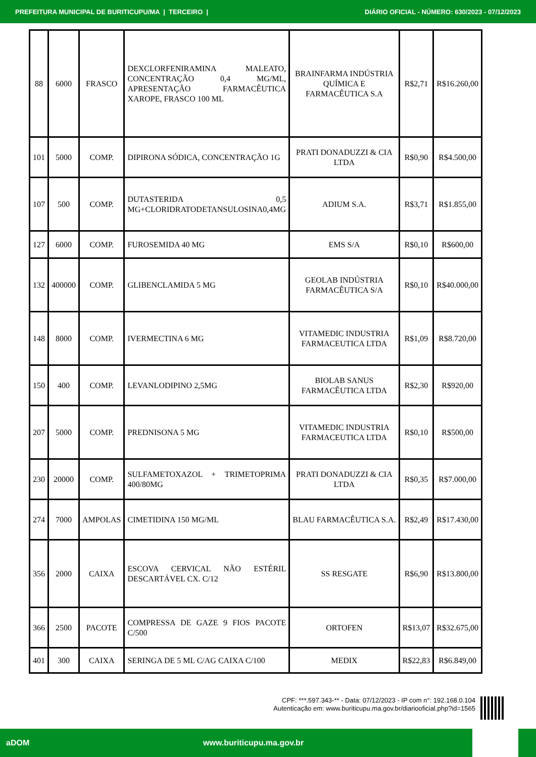PREFEITURA MUNICIPAL DE BURITICUPU/MA | TERCEIRO | DIÁRIO OFICIAL - NÚMERO: 630/2023 - 07/12/2023
| 88 | 6000 | FRASCO | DEXCLORFENIRAMINA MALEATO, CONCENTRAÇÃO 0,4 MG/ML, APRESENTAÇÃO FARMACÊUTICA XAROPE, FRASCO 100 ML | BRAINFARMA INDÚSTRIA QUÍMICA E FARMACÊUTICA S.A | R$2,71 | R$16.260,00 |
| 101 | 5000 | COMP. | DIPIRONA SÓDICA, CONCENTRAÇÃO 1G | PRATI DONADUZZI & CIA LTDA | R$0,90 | R$4.500,00 |
| 107 | 500 | COMP. | DUTASTERIDA 0,5 MG+CLORIDRATODETANSULOSINA0,4MG | ADIUM S.A. | R$3,71 | R$1.855,00 |
| 127 | 6000 | COMP. | FUROSEMIDA 40 MG | EMS S/A | R$0,10 | R$600,00 |
| 132 | 400000 | COMP. | GLIBENCLAMIDA 5 MG | GEOLAB INDÚSTRIA FARMACÊUTICA S/A | R$0,10 | R$40.000,00 |
| 148 | 8000 | COMP. | IVERMECTINA 6 MG | VITAMEDIC INDUSTRIA FARMACEUTICA LTDA | R$1,09 | R$8.720,00 |
| 150 | 400 | COMP. | LEVANLODIPINO 2,5MG | BIOLAB SANUS FARMACÊUTICA LTDA | R$2,30 | R$920,00 |
| 207 | 5000 | COMP. | PREDNISONA 5 MG | VITAMEDIC INDUSTRIA FARMACEUTICA LTDA | R$0,10 | R$500,00 |
| 230 | 20000 | COMP. | SULFAMETOXAZOL + TRIMETOPRIMA 400/80MG | PRATI DONADUZZI & CIA LTDA | R$0,35 | R$7.000,00 |
| 274 | 7000 | AMPOLAS | CIMETIDINA 150 MG/ML | BLAU FARMACÊUTICA S.A. | R$2,49 | R$17.430,00 |
| 356 | 2000 | CAIXA | ESCOVA CERVICAL NÃO ESTÉRIL DESCARTÁVEL CX. C/12 | SS RESGATE | R$6,90 | R$13.800,00 |
| 366 | 2500 | PACOTE | COMPRESSA DE GAZE 9 FIOS PACOTE C/500 | ORTOFEN | R$13,07 | R$32.675,00 |
| 401 | 300 | CAIXA | SERINGA DE 5 ML C/AG CAIXA C/100 | MEDIX | R$22,83 | R$6.849,00 |
CPF: ***.597.343-** - Data: 07/12/2023 - IP com n°: 192.168.0.104
Autenticação em: www.buriticupu.ma.gov.br/diariooficial.php?id=1565
aDOM www.buriticupu.ma.gov.br